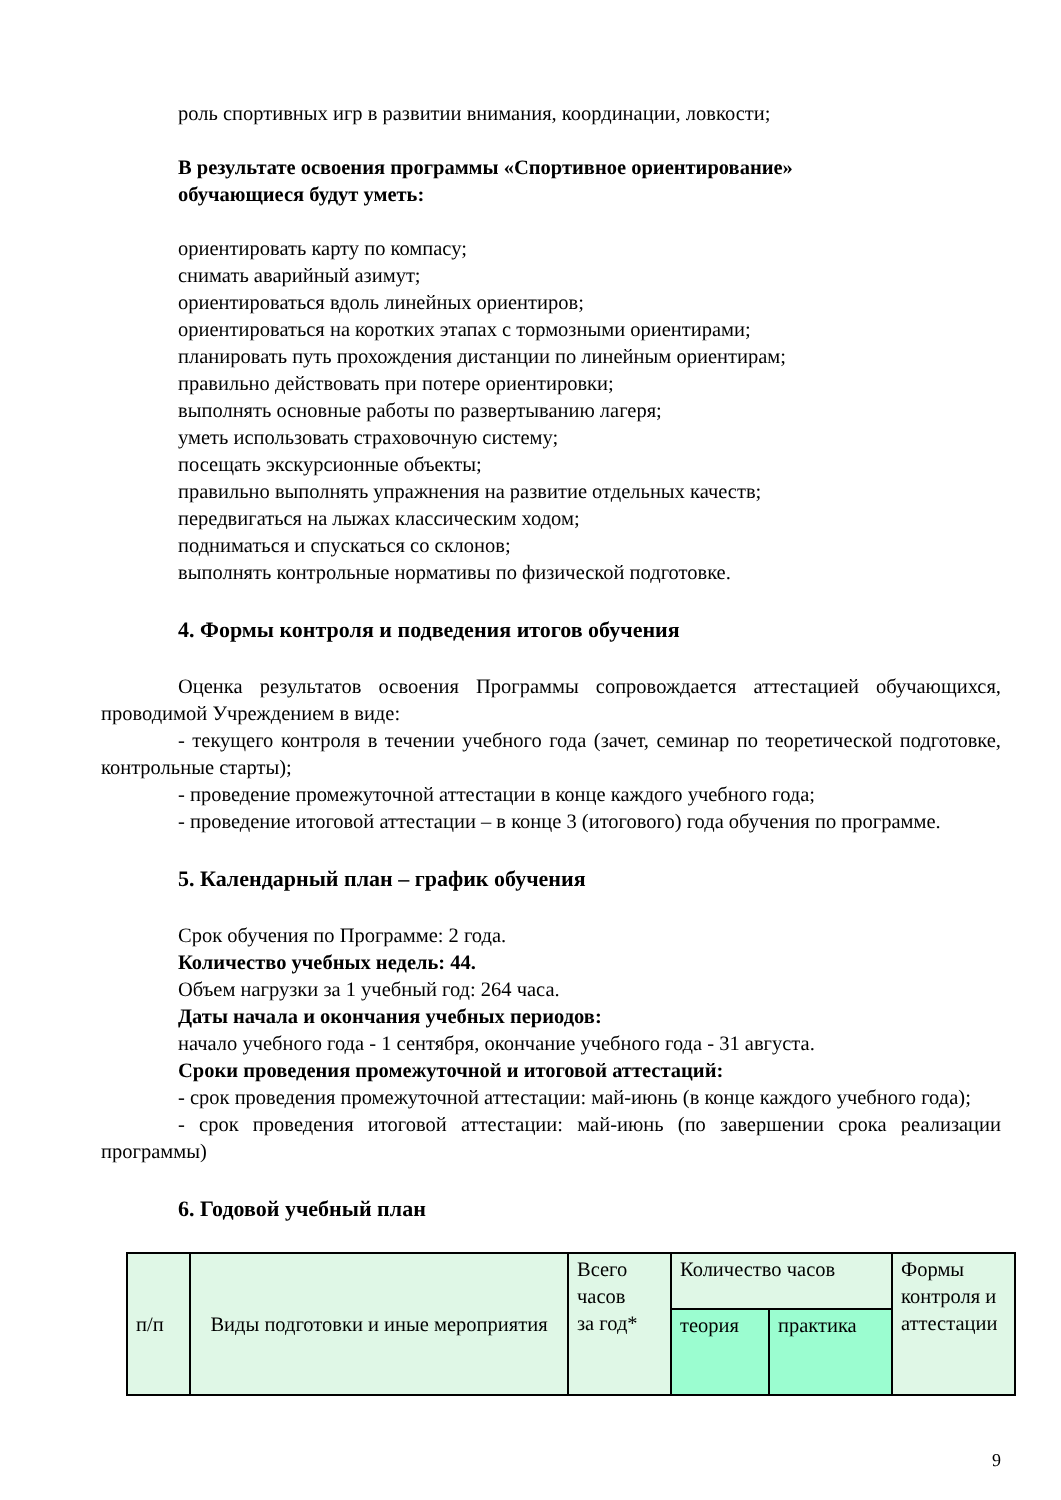роль спортивных игр в развитии внимания, координации, ловкости;
В результате освоения программы «Спортивное ориентирование»
обучающиеся будут уметь:
ориентировать карту по компасу;
снимать аварийный азимут;
ориентироваться вдоль линейных ориентиров;
ориентироваться на коротких этапах с тормозными ориентирами;
планировать путь прохождения дистанции по линейным ориентирам;
правильно действовать при потере ориентировки;
выполнять основные работы по развертыванию лагеря;
уметь использовать страховочную систему;
посещать экскурсионные объекты;
правильно выполнять упражнения на развитие отдельных качеств;
передвигаться на лыжах классическим ходом;
подниматься и спускаться со склонов;
выполнять контрольные нормативы по физической подготовке.
4. Формы контроля и подведения итогов обучения
Оценка результатов освоения Программы сопровождается аттестацией обучающихся, проводимой Учреждением в виде:
- текущего контроля в течении учебного года (зачет, семинар по теоретической подготовке, контрольные старты);
- проведение промежуточной аттестации в конце каждого учебного года;
- проведение итоговой аттестации – в конце 3 (итогового) года обучения по программе.
5. Календарный план – график обучения
Срок обучения по Программе: 2 года.
Количество учебных недель: 44.
Объем нагрузки за 1 учебный год: 264 часа.
Даты начала и окончания учебных периодов:
начало учебного года - 1 сентября, окончание учебного года - 31 августа.
Сроки проведения промежуточной и итоговой аттестаций:
- срок проведения промежуточной аттестации: май-июнь (в конце каждого учебного года);
- срок проведения итоговой аттестации: май-июнь (по завершении срока реализации программы)
6. Годовой учебный план
| п/п | Виды подготовки и иные мероприятия | Всего часов за год* | Количество часов | | Формы контроля и аттестации |
| | | | теория | практика | |
9